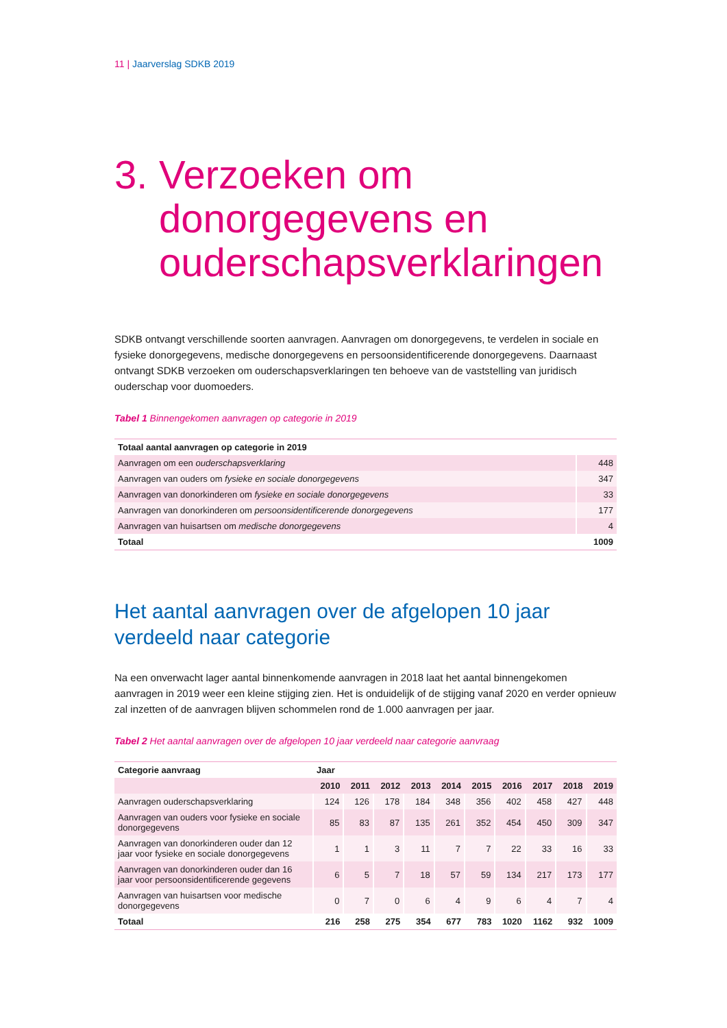11 | Jaarverslag SDKB 2019
3. Verzoeken om donorgegevens en ouderschapsverklaringen
SDKB ontvangt verschillende soorten aanvragen. Aanvragen om donorgegevens, te verdelen in sociale en fysieke donorgegevens, medische donorgegevens en persoonsidentificerende donorgegevens. Daarnaast ontvangt SDKB verzoeken om ouderschapsverklaringen ten behoeve van de vaststelling van juridisch ouderschap voor duomoeders.
Tabel 1 Binnengekomen aanvragen op categorie in 2019
| Totaal aantal aanvragen op categorie in 2019 | |
| --- | --- |
| Aanvragen om een ouderschapsverklaring | 448 |
| Aanvragen van ouders om fysieke en sociale donorgegevens | 347 |
| Aanvragen van donorkinderen om fysieke en sociale donorgegevens | 33 |
| Aanvragen van donorkinderen om persoonsidentificerende donorgegevens | 177 |
| Aanvragen van huisartsen om medische donorgegevens | 4 |
| Totaal | 1009 |
Het aantal aanvragen over de afgelopen 10 jaar verdeeld naar categorie
Na een onverwacht lager aantal binnenkomende aanvragen in 2018 laat het aantal binnengekomen aanvragen in 2019 weer een kleine stijging zien. Het is onduidelijk of de stijging vanaf 2020 en verder opnieuw zal inzetten of de aanvragen blijven schommelen rond de 1.000 aanvragen per jaar.
Tabel 2 Het aantal aanvragen over de afgelopen 10 jaar verdeeld naar categorie aanvraag
| Categorie aanvraag | Jaar | | | | | | | | | |
| --- | --- | --- | --- | --- | --- | --- | --- | --- | --- | --- |
| | 2010 | 2011 | 2012 | 2013 | 2014 | 2015 | 2016 | 2017 | 2018 | 2019 |
| Aanvragen ouderschapsverklaring | 124 | 126 | 178 | 184 | 348 | 356 | 402 | 458 | 427 | 448 |
| Aanvragen van ouders voor fysieke en sociale donorgegevens | 85 | 83 | 87 | 135 | 261 | 352 | 454 | 450 | 309 | 347 |
| Aanvragen van donorkinderen ouder dan 12 jaar voor fysieke en sociale donorgegevens | 1 | 1 | 3 | 11 | 7 | 7 | 22 | 33 | 16 | 33 |
| Aanvragen van donorkinderen ouder dan 16 jaar voor persoonsidentificerende gegevens | 6 | 5 | 7 | 18 | 57 | 59 | 134 | 217 | 173 | 177 |
| Aanvragen van huisartsen voor medische donorgegevens | 0 | 7 | 0 | 6 | 4 | 9 | 6 | 4 | 7 | 4 |
| Totaal | 216 | 258 | 275 | 354 | 677 | 783 | 1020 | 1162 | 932 | 1009 |